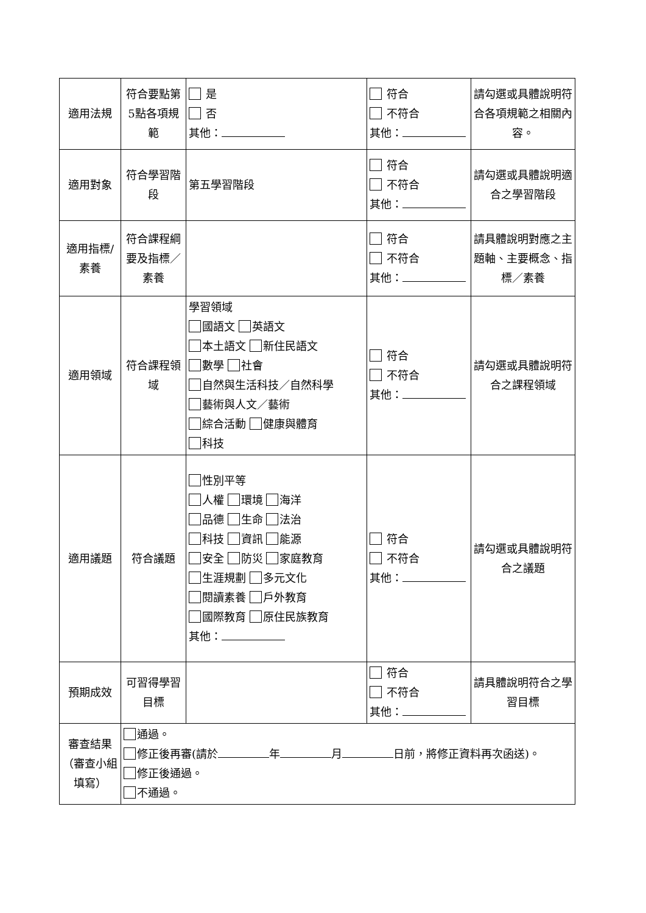| 適用法規 | 符合要點第5點各項規範 | 是 否 其他： | 符合 不符合 其他： | 請勾選或具體說明符合各項規範之相關內容。 |
| 適用對象 | 符合學習階段 | 第五學習階段 | 符合 不符合 其他： | 請勾選或具體說明適合之學習階段 |
| 適用指標/素養 | 符合課程綱要及指標／素養 | | 符合 不符合 其他： | 請具體說明對應之主題軸、主要概念、指標／素養 |
| 適用領域 | 符合課程領域 | 學習領域 國語文 英語文 本土語文 新住民語文 數學 社會 自然與生活科技／自然科學 藝術與人文／藝術 綜合活動 健康與體育 科技 | 符合 不符合 其他： | 請勾選或具體說明符合之課程領域 |
| 適用議題 | 符合議題 | 性別平等 人權 環境 海洋 品德 生命 法治 科技 資訊 能源 安全 防災 家庭教育 生涯規劃 多元文化 閱讀素養 戶外教育 國際教育 原住民族教育 其他： | 符合 不符合 其他： | 請勾選或具體說明符合之議題 |
| 預期成效 | 可習得學習目標 | | 符合 不符合 其他： | 請具體說明符合之學習目標 |
| 審查結果（審查小組填寫） | 通過。 修正後再審(請於 年 月 日前，將修正資料再次函送)。 修正後通過。 不通過。 | | | |